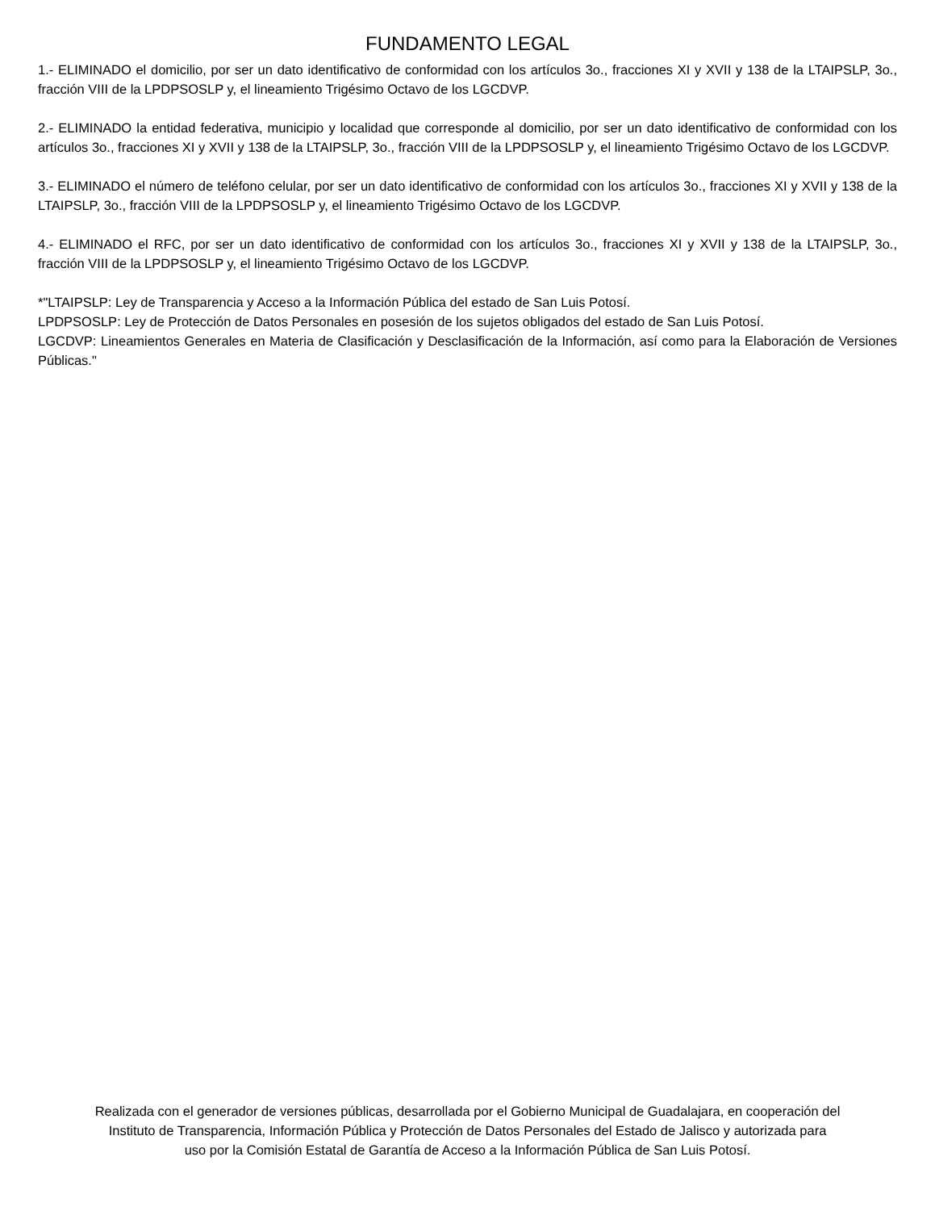FUNDAMENTO LEGAL
1.- ELIMINADO el domicilio, por ser un dato identificativo de conformidad con los artículos 3o., fracciones XI y XVII y 138 de la LTAIPSLP, 3o., fracción VIII de la LPDPSOSLP y, el lineamiento Trigésimo Octavo de los LGCDVP.
2.- ELIMINADO la entidad federativa, municipio y localidad que corresponde al domicilio, por ser un dato identificativo de conformidad con los artículos 3o., fracciones XI y XVII y 138 de la LTAIPSLP, 3o., fracción VIII de la LPDPSOSLP y, el lineamiento Trigésimo Octavo de los LGCDVP.
3.- ELIMINADO el número de teléfono celular, por ser un dato identificativo de conformidad con los artículos 3o., fracciones XI y XVII y 138 de la LTAIPSLP, 3o., fracción VIII de la LPDPSOSLP y, el lineamiento Trigésimo Octavo de los LGCDVP.
4.- ELIMINADO el RFC, por ser un dato identificativo de conformidad con los artículos 3o., fracciones XI y XVII y 138 de la LTAIPSLP, 3o., fracción VIII de la LPDPSOSLP y, el lineamiento Trigésimo Octavo de los LGCDVP.
*"LTAIPSLP: Ley de Transparencia y Acceso a la Información Pública del estado de San Luis Potosí.
LPDPSOSLP: Ley de Protección de Datos Personales en posesión de los sujetos obligados del estado de San Luis Potosí.
LGCDVP: Lineamientos Generales en Materia de Clasificación y Desclasificación de la Información, así como para la Elaboración de Versiones Públicas."
Realizada con el generador de versiones públicas, desarrollada por el Gobierno Municipal de Guadalajara, en cooperación del
Instituto de Transparencia, Información Pública y Protección de Datos Personales del Estado de Jalisco y autorizada para
uso por la Comisión Estatal de Garantía de Acceso a la Información Pública de San Luis Potosí.